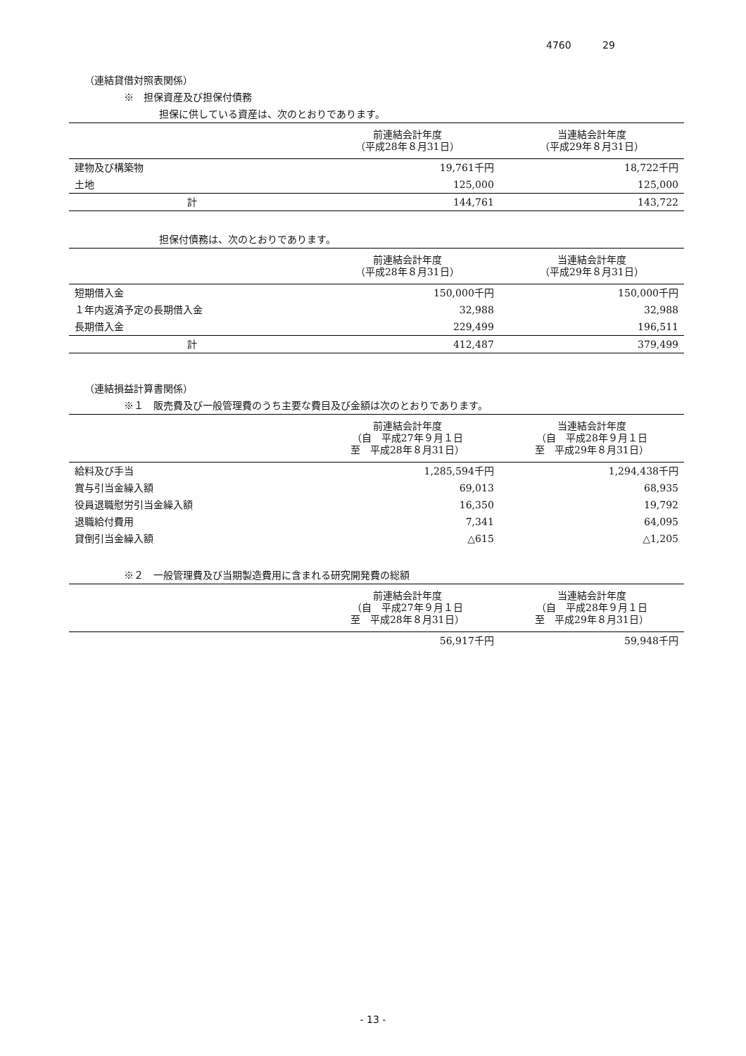4760 29
（連結貸借対照表関係）
※　担保資産及び担保付債務
担保に供している資産は、次のとおりであります。
| | 前連結会計年度 （平成28年８月31日） | 当連結会計年度 （平成29年８月31日） |
| --- | --- | --- |
| 建物及び構築物 | 19,761千円 | 18,722千円 |
| 土地 | 125,000 | 125,000 |
| 計 | 144,761 | 143,722 |
担保付債務は、次のとおりであります。
| | 前連結会計年度 （平成28年８月31日） | 当連結会計年度 （平成29年８月31日） |
| --- | --- | --- |
| 短期借入金 | 150,000千円 | 150,000千円 |
| １年内返済予定の長期借入金 | 32,988 | 32,988 |
| 長期借入金 | 229,499 | 196,511 |
| 計 | 412,487 | 379,499 |
（連結損益計算書関係）
※１　販売費及び一般管理費のうち主要な費目及び金額は次のとおりであります。
| | 前連結会計年度 （自 平成27年９月１日 至 平成28年８月31日） | 当連結会計年度 （自 平成28年９月１日 至 平成29年８月31日） |
| --- | --- | --- |
| 給料及び手当 | 1,285,594千円 | 1,294,438千円 |
| 賞与引当金繰入額 | 69,013 | 68,935 |
| 役員退職慰労引当金繰入額 | 16,350 | 19,792 |
| 退職給付費用 | 7,341 | 64,095 |
| 貸倒引当金繰入額 | △615 | △1,205 |
※２　一般管理費及び当期製造費用に含まれる研究開発費の総額
| | 前連結会計年度 （自 平成27年９月１日 至 平成28年８月31日） | 当連結会計年度 （自 平成28年９月１日 至 平成29年８月31日） |
| --- | --- | --- |
| | 56,917千円 | 59,948千円 |
- 13 -